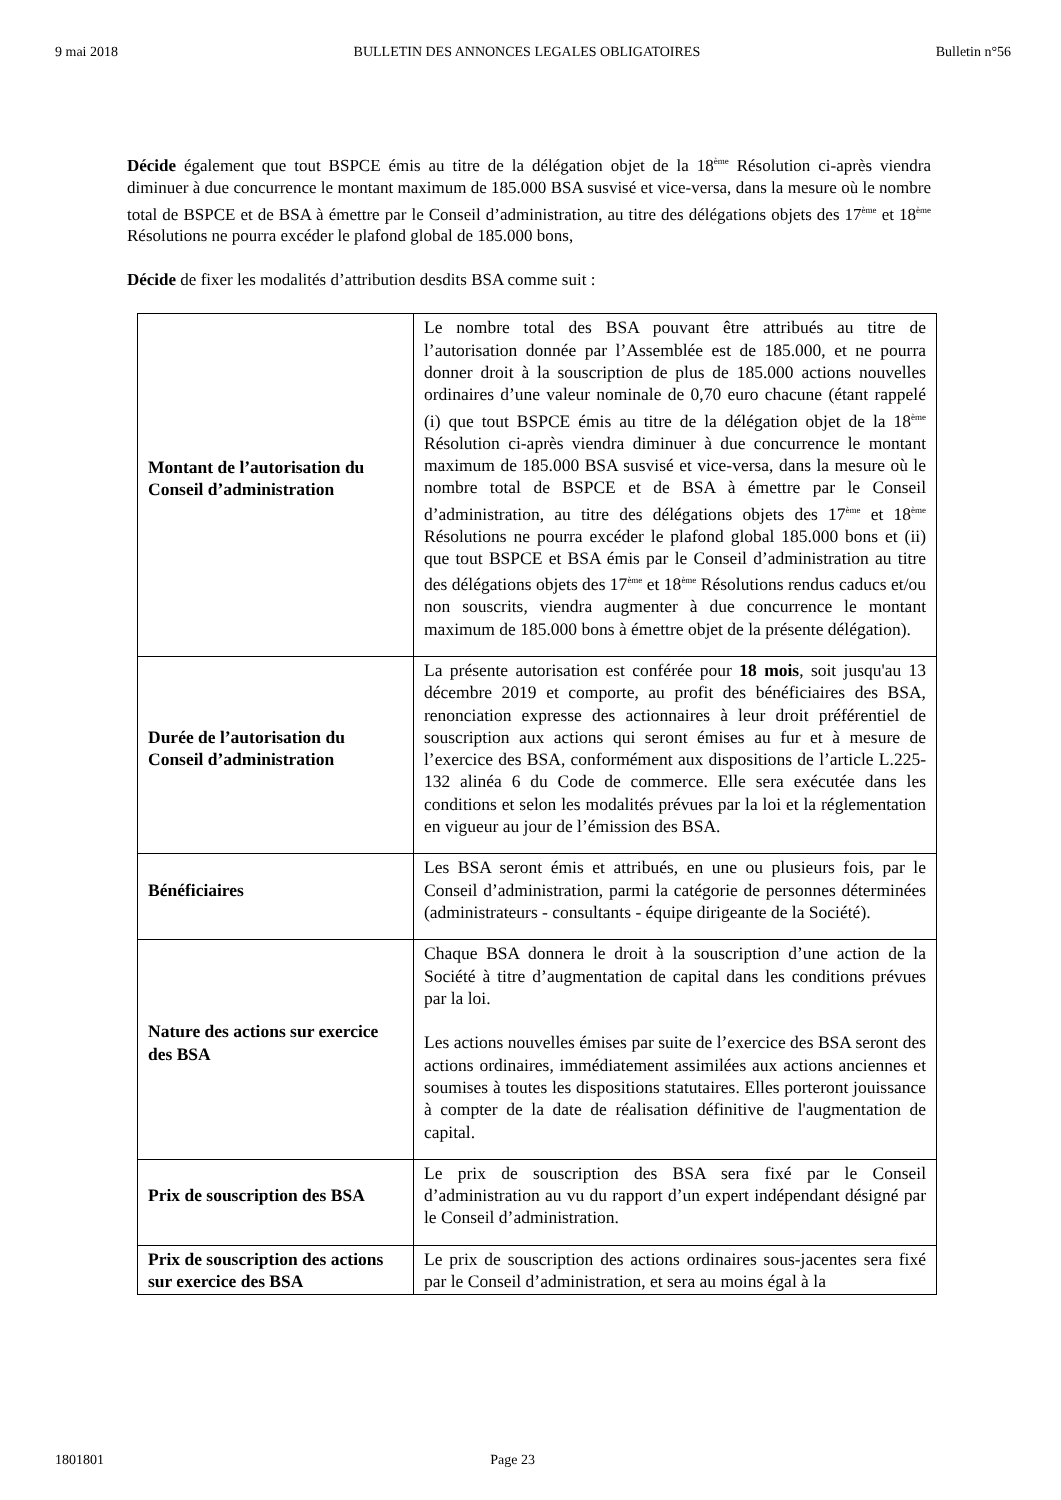9 mai 2018 BULLETIN DES ANNONCES LEGALES OBLIGATOIRES Bulletin n°56
Décide également que tout BSPCE émis au titre de la délégation objet de la 18<sup>ème</sup> Résolution ci-après viendra diminuer à due concurrence le montant maximum de 185.000 BSA susvisé et vice-versa, dans la mesure où le nombre total de BSPCE et de BSA à émettre par le Conseil d’administration, au titre des délégations objets des 17<sup>ème</sup> et 18<sup>ème</sup> Résolutions ne pourra excéder le plafond global de 185.000 bons,
Décide de fixer les modalités d’attribution desdits BSA comme suit :
| Montant de l’autorisation du Conseil d’administration | Le nombre total des BSA pouvant être attribués au titre de l’autorisation donnée par l’Assemblée est de 185.000, et ne pourra donner droit à la souscription de plus de 185.000 actions nouvelles ordinaires d’une valeur nominale de 0,70 euro chacune (étant rappelé (i) que tout BSPCE émis au titre de la délégation objet de la 18<sup>ème</sup> Résolution ci-après viendra diminuer à due concurrence le montant maximum de 185.000 BSA susvisé et vice-versa, dans la mesure où le nombre total de BSPCE et de BSA à émettre par le Conseil d’administration, au titre des délégations objets des 17<sup>ème</sup> et 18<sup>ème</sup> Résolutions ne pourra excéder le plafond global 185.000 bons et (ii) que tout BSPCE et BSA émis par le Conseil d’administration au titre des délégations objets des 17<sup>ème</sup> et 18<sup>ème</sup> Résolutions rendus caducs et/ou non souscrits, viendra augmenter à due concurrence le montant maximum de 185.000 bons à émettre objet de la présente délégation). |
| Durée de l’autorisation du Conseil d’administration | La présente autorisation est conférée pour 18 mois , soit jusqu'au 13 décembre 2019 et comporte, au profit des bénéficiaires des BSA, renonciation expresse des actionnaires à leur droit préférentiel de souscription aux actions qui seront émises au fur et à mesure de l’exercice des BSA, conformément aux dispositions de l’article L.225-132 alinéa 6 du Code de commerce. Elle sera exécutée dans les conditions et selon les modalités prévues par la loi et la réglementation en vigueur au jour de l’émission des BSA. |
| Bénéficiaires | Les BSA seront émis et attribués, en une ou plusieurs fois, par le Conseil d’administration, parmi la catégorie de personnes déterminées (administrateurs - consultants - équipe dirigeante de la Société). |
| Nature des actions sur exercice des BSA | Chaque BSA donnera le droit à la souscription d’une action de la Société à titre d’augmentation de capital dans les conditions prévues par la loi. Les actions nouvelles émises par suite de l’exercice des BSA seront des actions ordinaires, immédiatement assimilées aux actions anciennes et soumises à toutes les dispositions statutaires. Elles porteront jouissance à compter de la date de réalisation définitive de l'augmentation de capital. |
| Prix de souscription des BSA | Le prix de souscription des BSA sera fixé par le Conseil d’administration au vu du rapport d’un expert indépendant désigné par le Conseil d’administration. |
| Prix de souscription des actions sur exercice des BSA | Le prix de souscription des actions ordinaires sous-jacentes sera fixé par le Conseil d’administration, et sera au moins égal à la |
1801801 Page 23